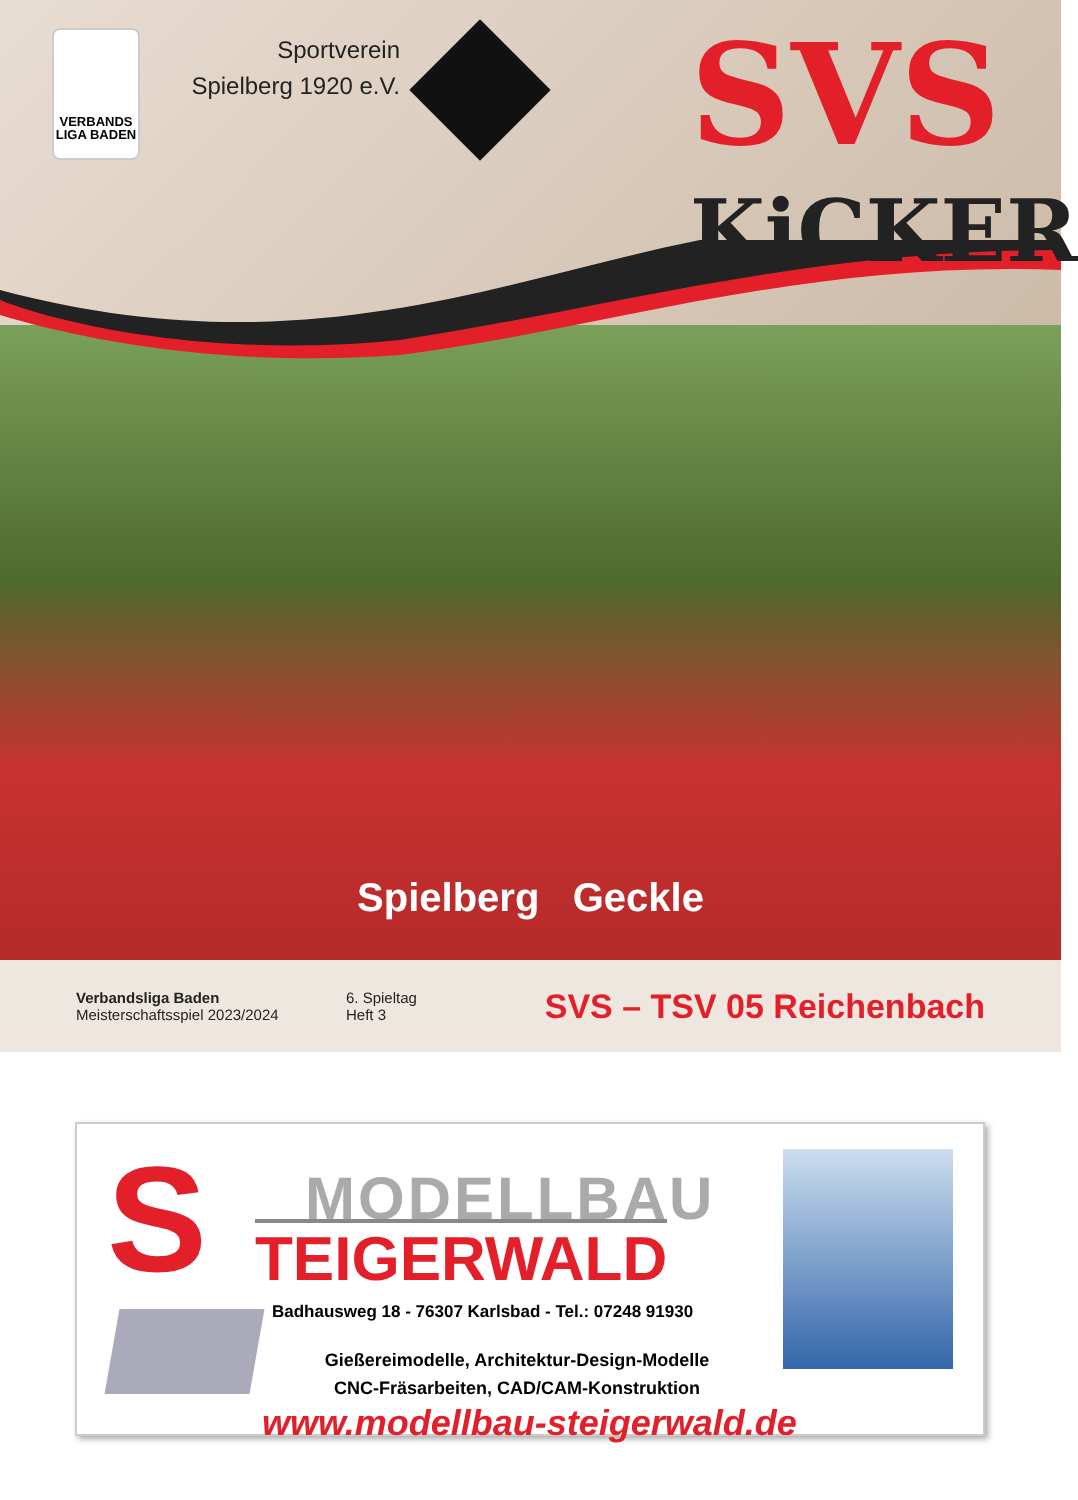VERBANDS LIGA BADEN
Sportverein
Spielberg 1920 e.V.
SVS
KiCKER
Spielberg Geckle
Verbandsliga Baden
Meisterschaftsspiel 2023/2024
6. Spieltag
Heft 3
SVS – TSV 05 Reichenbach
S MODELLBAU
TEIGERWALD
Badhausweg 18 - 76307 Karlsbad - Tel.: 07248 91930
Gießereimodelle, Architektur-Design-Modelle
CNC-Fräsarbeiten, CAD/CAM-Konstruktion
www.modellbau-steigerwald.de